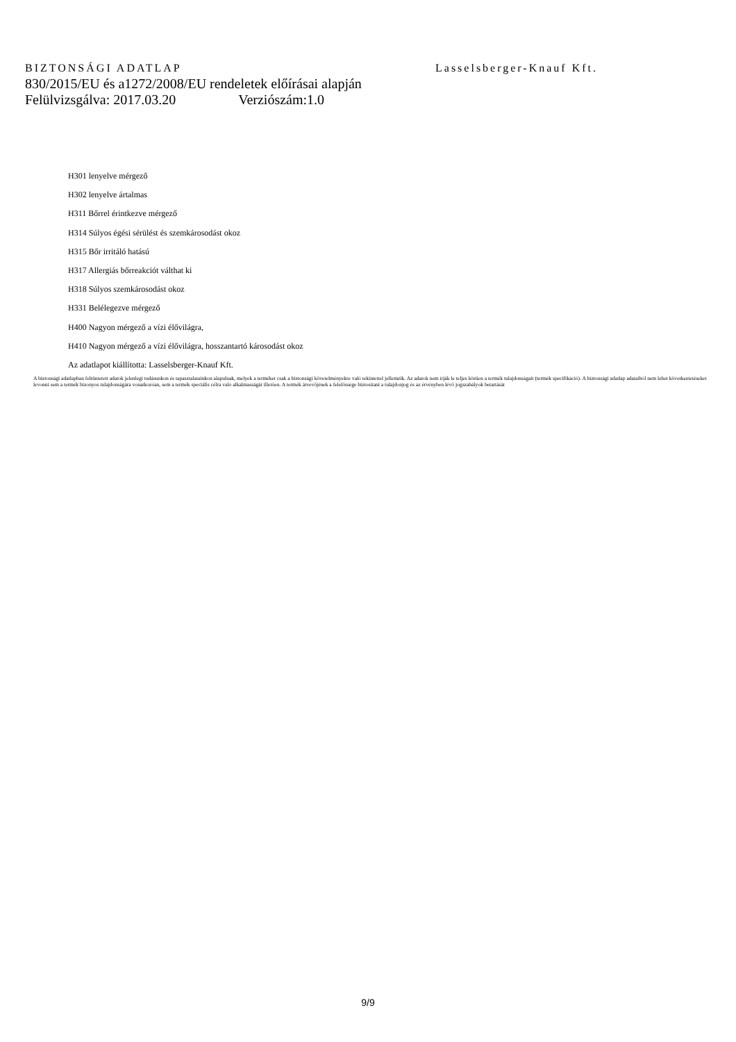BIZTONSÁGI ADATLAP Lasselsberger-Knauf Kft.
830/2015/EU és a1272/2008/EU rendeletek előírásai alapján
Felülvizsgálva: 2017.03.20 Verziószám:1.0
H301 lenyelve mérgező
H302 lenyelve ártalmas
H311 Bőrrel érintkezve mérgező
H314 Súlyos égési sérülést és szemkárosodást okoz
H315 Bőr irritáló hatású
H317 Allergiás bőrreakciót válthat ki
H318 Súlyos szemkárosodást okoz
H331 Belélegezve mérgező
H400 Nagyon mérgező a vízi élővilágra,
H410 Nagyon mérgező a vízi élővilágra, hosszantartó károsodást okoz
Az adatlapot kiállította: Lasselsberger-Knauf Kft.
A biztonsági adatlapban feltüntetett adatok jelenlegi tudásunkon és tapasztalatainkon alapulnak, melyek a terméket csak a biztonsági követelményekre való tekintettel jellemzik. Az adatok nem írják le teljes körűen a termék tulajdonságait (termék specifikáció). A biztonsági adatlap adataiból nem lehet következtetéseket levonni sem a termék bizonyos tulajdonságára vonatkozóan, sem a termék speciális célra való alkalmasságát illetően. A termék átvevőjének a felelőssége biztosítani a tulajdonjog és az érvényben lévő jogszabályok betartását
9/9